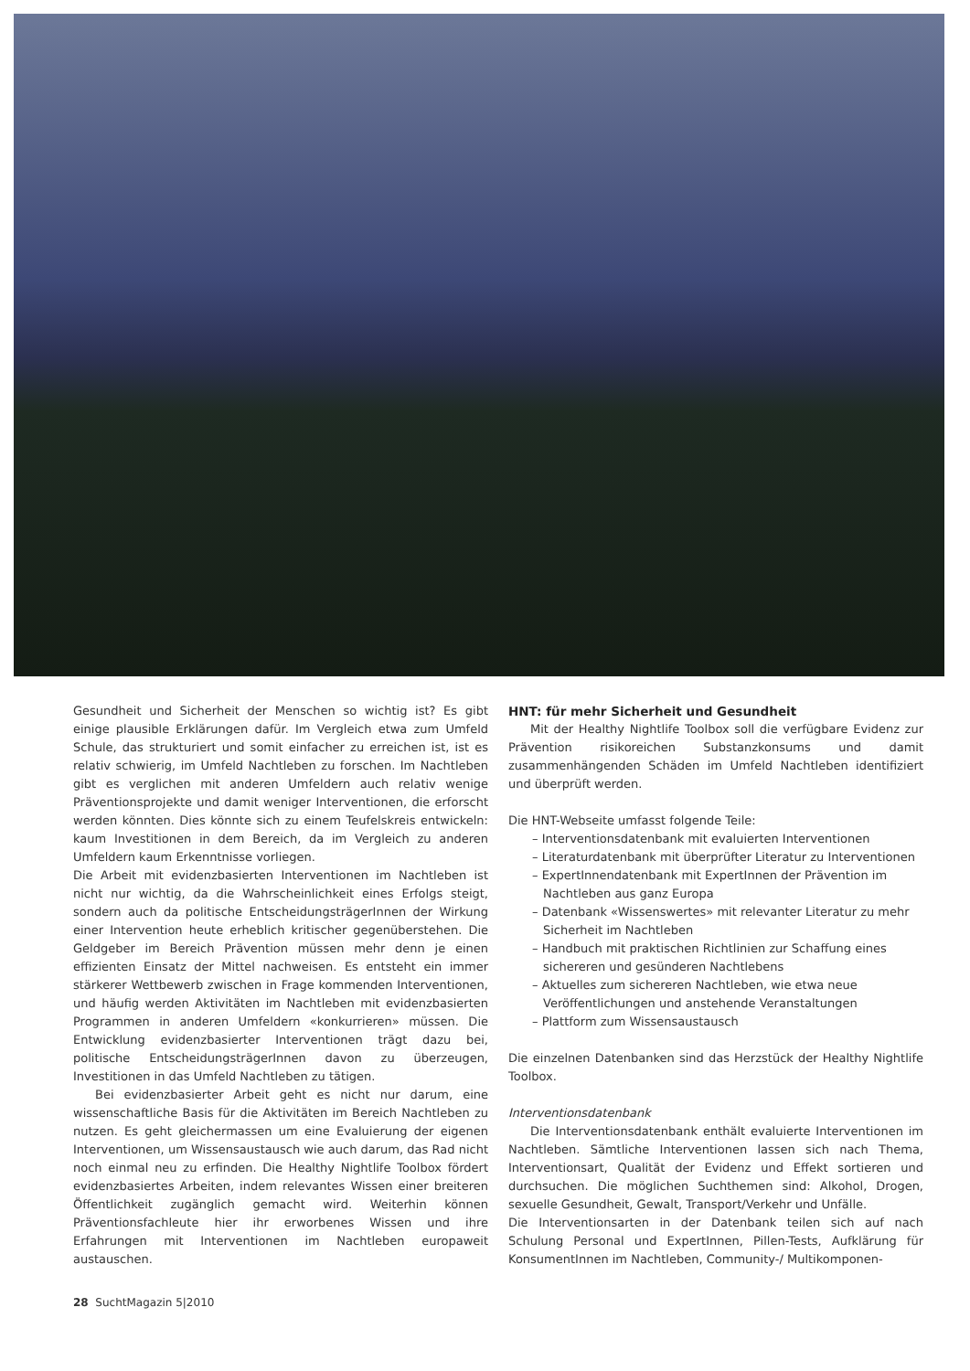Gesundheit und Sicherheit der Menschen so wichtig ist? Es gibt einige plausible Erklärungen dafür. Im Vergleich etwa zum Umfeld Schule, das strukturiert und somit einfacher zu erreichen ist, ist es relativ schwierig, im Umfeld Nachtleben zu forschen. Im Nachtleben gibt es verglichen mit anderen Umfeldern auch relativ wenige Präventionsprojekte und damit weniger Interventionen, die erforscht werden könnten. Dies könnte sich zu einem Teufelskreis entwickeln: kaum Investitionen in dem Bereich, da im Vergleich zu anderen Umfeldern kaum Erkenntnisse vorliegen.
Die Arbeit mit evidenzbasierten Interventionen im Nachtleben ist nicht nur wichtig, da die Wahrscheinlichkeit eines Erfolgs steigt, sondern auch da politische EntscheidungsträgerInnen der Wirkung einer Intervention heute erheblich kritischer gegenüberstehen. Die Geldgeber im Bereich Prävention müssen mehr denn je einen effizienten Einsatz der Mittel nachweisen. Es entsteht ein immer stärkerer Wettbewerb zwischen in Frage kommenden Interventionen, und häufig werden Aktivitäten im Nachtleben mit evidenzbasierten Programmen in anderen Umfeldern «konkurrieren» müssen. Die Entwicklung evidenzbasierter Interventionen trägt dazu bei, politische EntscheidungsträgerInnen davon zu überzeugen, Investitionen in das Umfeld Nachtleben zu tätigen.
Bei evidenzbasierter Arbeit geht es nicht nur darum, eine wissenschaftliche Basis für die Aktivitäten im Bereich Nachtleben zu nutzen. Es geht gleichermassen um eine Evaluierung der eigenen Interventionen, um Wissensaustausch wie auch darum, das Rad nicht noch einmal neu zu erfinden. Die Healthy Nightlife Toolbox fördert evidenzbasiertes Arbeiten, indem relevantes Wissen einer breiteren Öffentlichkeit zugänglich gemacht wird. Weiterhin können Präventionsfachleute hier ihr erworbenes Wissen und ihre Erfahrungen mit Interventionen im Nachtleben europaweit austauschen.
HNT: für mehr Sicherheit und Gesundheit
Mit der Healthy Nightlife Toolbox soll die verfügbare Evidenz zur Prävention risikoreichen Substanzkonsums und damit zusammenhängenden Schäden im Umfeld Nachtleben identifiziert und überprüft werden.
Die HNT-Webseite umfasst folgende Teile:
– Interventionsdatenbank mit evaluierten Interventionen
– Literaturdatenbank mit überprüfter Literatur zu Interventionen
– ExpertInnendatenbank mit ExpertInnen der Prävention im Nachtleben aus ganz Europa
– Datenbank «Wissenswertes» mit relevanter Literatur zu mehr Sicherheit im Nachtleben
– Handbuch mit praktischen Richtlinien zur Schaffung eines sichereren und gesünderen Nachtlebens
– Aktuelles zum sichereren Nachtleben, wie etwa neue Veröffentlichungen und anstehende Veranstaltungen
– Plattform zum Wissensaustausch
Die einzelnen Datenbanken sind das Herzstück der Healthy Nightlife Toolbox.
Interventionsdatenbank
Die Interventionsdatenbank enthält evaluierte Interventionen im Nachtleben. Sämtliche Interventionen lassen sich nach Thema, Interventionsart, Qualität der Evidenz und Effekt sortieren und durchsuchen. Die möglichen Suchthemen sind: Alkohol, Drogen, sexuelle Gesundheit, Gewalt, Transport/Verkehr und Unfälle.
Die Interventionsarten in der Datenbank teilen sich auf nach Schulung Personal und ExpertInnen, Pillen-Tests, Aufklärung für KonsumentInnen im Nachtleben, Community-/ Multikomponen-
28 SuchtMagazin 5|2010